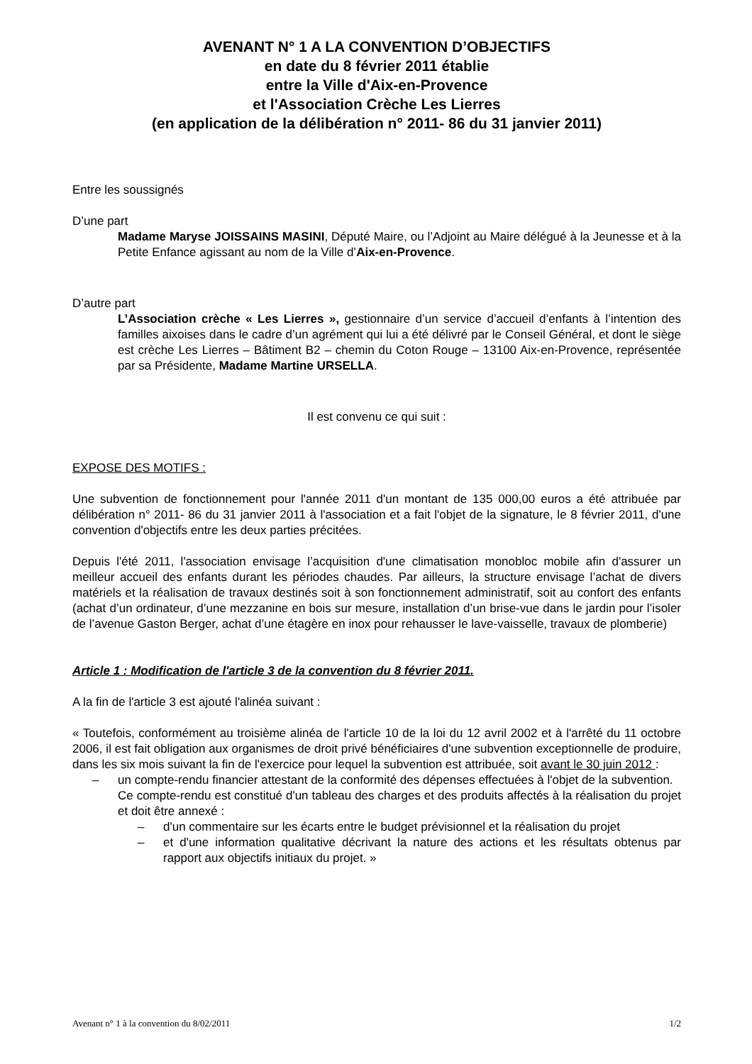AVENANT N° 1 A LA CONVENTION D’OBJECTIFS
en date du 8 février 2011 établie
entre la Ville d'Aix-en-Provence
et l'Association Crèche Les Lierres
(en application de la délibération n° 2011- 86 du 31 janvier 2011)
Entre les soussignés
D’une part
Madame Maryse JOISSAINS MASINI, Député Maire, ou l’Adjoint au Maire délégué à la Jeunesse et à la Petite Enfance agissant au nom de la Ville d’Aix-en-Provence.
D’autre part
L’Association crèche « Les Lierres », gestionnaire d’un service d’accueil d’enfants à l’intention des familles aixoises dans le cadre d’un agrément qui lui a été délivré par le Conseil Général, et dont le siège est crèche Les Lierres – Bâtiment B2 – chemin du Coton Rouge – 13100 Aix-en-Provence, représentée par sa Présidente, Madame Martine URSELLA.
Il est convenu ce qui suit :
EXPOSE DES MOTIFS :
Une subvention de fonctionnement pour l'année 2011 d'un montant de 135 000,00 euros a été attribuée par délibération n° 2011- 86 du 31 janvier 2011 à l'association et a fait l'objet de la signature, le 8 février 2011, d'une convention d'objectifs entre les deux parties précitées.
Depuis l'été 2011, l'association envisage l’acquisition d'une climatisation monobloc mobile afin d'assurer un meilleur accueil des enfants durant les périodes chaudes. Par ailleurs, la structure envisage l’achat de divers matériels et la réalisation de travaux destinés soit à son fonctionnement administratif, soit au confort des enfants (achat d’un ordinateur, d’une mezzanine en bois sur mesure, installation d’un brise-vue dans le jardin pour l’isoler de l’avenue Gaston Berger, achat d’une étagère en inox pour rehausser le lave-vaisselle, travaux de plomberie)
Article 1 : Modification de l'article 3 de la convention du 8 février 2011.
A la fin de l'article 3 est ajouté l'alinéa suivant :
« Toutefois, conformément au troisième alinéa de l'article 10 de la loi du 12 avril 2002 et à l'arrêté du 11 octobre 2006, il est fait obligation aux organismes de droit privé bénéficiaires d'une subvention exceptionnelle de produire, dans les six mois suivant la fin de l'exercice pour lequel la subvention est attribuée, soit avant le 30 juin 2012 :
– un compte-rendu financier attestant de la conformité des dépenses effectuées à l'objet de la subvention.
Ce compte-rendu est constitué d'un tableau des charges et des produits affectés à la réalisation du projet et doit être annexé :
– d'un commentaire sur les écarts entre le budget prévisionnel et la réalisation du projet
– et d'une information qualitative décrivant la nature des actions et les résultats obtenus par rapport aux objectifs initiaux du projet. »
Avenant n° 1 à la convention du 8/02/2011 1/2